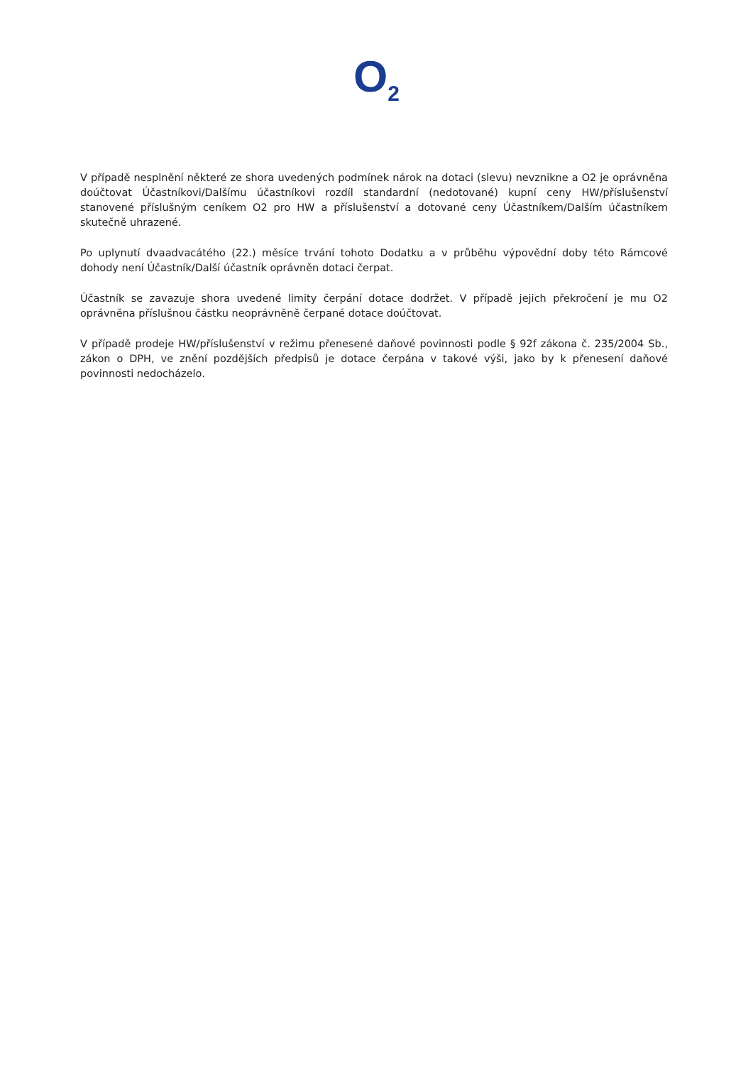O<sub>2</sub>
V případě nesplnění některé ze shora uvedených podmínek nárok na dotaci (slevu) nevznikne a O2 je oprávněna doúčtovat Účastníkovi/Dalšímu účastníkovi rozdíl standardní (nedotované) kupní ceny HW/příslušenství stanovené příslušným ceníkem O2 pro HW a příslušenství a dotované ceny Účastníkem/Dalším účastníkem skutečně uhrazené.
Po uplynutí dvaadvacátého (22.) měsíce trvání tohoto Dodatku a v průběhu výpovědní doby této Rámcové dohody není Účastník/Další účastník oprávněn dotaci čerpat.
Účastník se zavazuje shora uvedené limity čerpání dotace dodržet. V případě jejich překročení je mu O2 oprávněna příslušnou částku neoprávněně čerpané dotace doúčtovat.
V případě prodeje HW/příslušenství v režimu přenesené daňové povinnosti podle § 92f zákona č. 235/2004 Sb., zákon o DPH, ve znění pozdějších předpisů je dotace čerpána v takové výši, jako by k přenesení daňové povinnosti nedocházelo.